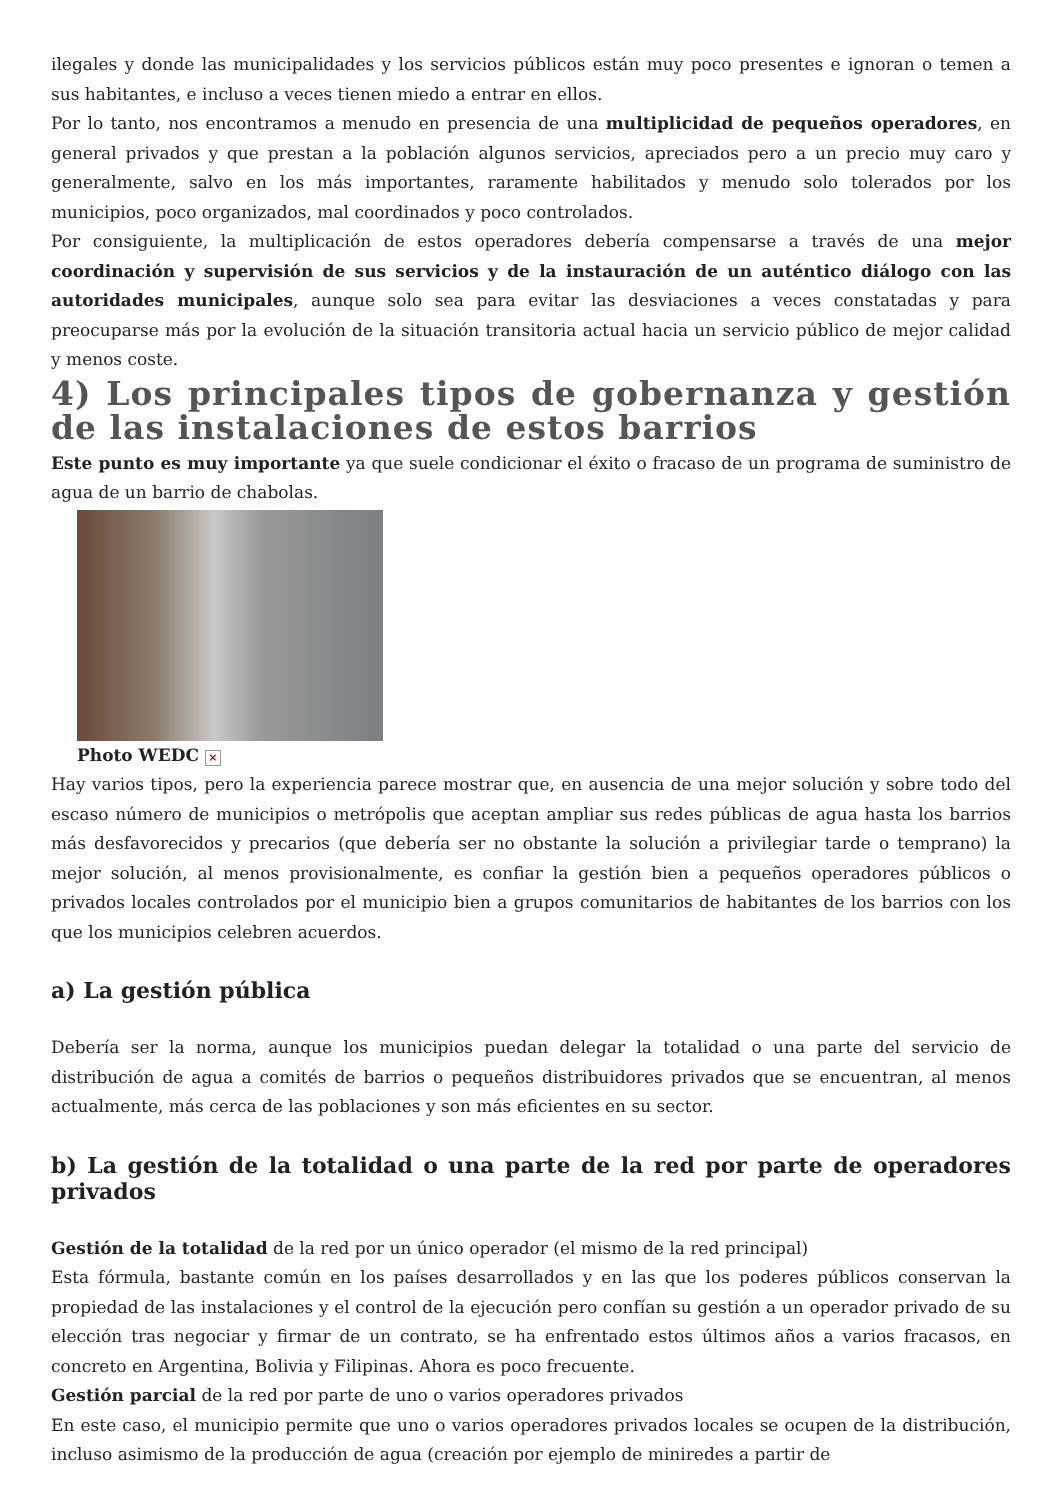ilegales y donde las municipalidades y los servicios públicos están muy poco presentes e ignoran o temen a sus habitantes, e incluso a veces tienen miedo a entrar en ellos.
Por lo tanto, nos encontramos a menudo en presencia de una multiplicidad de pequeños operadores, en general privados y que prestan a la población algunos servicios, apreciados pero a un precio muy caro y generalmente, salvo en los más importantes, raramente habilitados y menudo solo tolerados por los municipios, poco organizados, mal coordinados y poco controlados.
Por consiguiente, la multiplicación de estos operadores debería compensarse a través de una mejor coordinación y supervisión de sus servicios y de la instauración de un auténtico diálogo con las autoridades municipales, aunque solo sea para evitar las desviaciones a veces constatadas y para preocuparse más por la evolución de la situación transitoria actual hacia un servicio público de mejor calidad y menos coste.
4) Los principales tipos de gobernanza y gestión de las instalaciones de estos barrios
Este punto es muy importante ya que suele condicionar el éxito o fracaso de un programa de suministro de agua de un barrio de chabolas.
Photo WEDC ×
Hay varios tipos, pero la experiencia parece mostrar que, en ausencia de una mejor solución y sobre todo del escaso número de municipios o metrópolis que aceptan ampliar sus redes públicas de agua hasta los barrios más desfavorecidos y precarios (que debería ser no obstante la solución a privilegiar tarde o temprano) la mejor solución, al menos provisionalmente, es confiar la gestión bien a pequeños operadores públicos o privados locales controlados por el municipio bien a grupos comunitarios de habitantes de los barrios con los que los municipios celebren acuerdos.
a) La gestión pública
Debería ser la norma, aunque los municipios puedan delegar la totalidad o una parte del servicio de distribución de agua a comités de barrios o pequeños distribuidores privados que se encuentran, al menos actualmente, más cerca de las poblaciones y son más eficientes en su sector.
b) La gestión de la totalidad o una parte de la red por parte de operadores privados
Gestión de la totalidad de la red por un único operador (el mismo de la red principal)
Esta fórmula, bastante común en los países desarrollados y en las que los poderes públicos conservan la propiedad de las instalaciones y el control de la ejecución pero confían su gestión a un operador privado de su elección tras negociar y firmar de un contrato, se ha enfrentado estos últimos años a varios fracasos, en concreto en Argentina, Bolivia y Filipinas. Ahora es poco frecuente.
Gestión parcial de la red por parte de uno o varios operadores privados
En este caso, el municipio permite que uno o varios operadores privados locales se ocupen de la distribución, incluso asimismo de la producción de agua (creación por ejemplo de miniredes a partir de